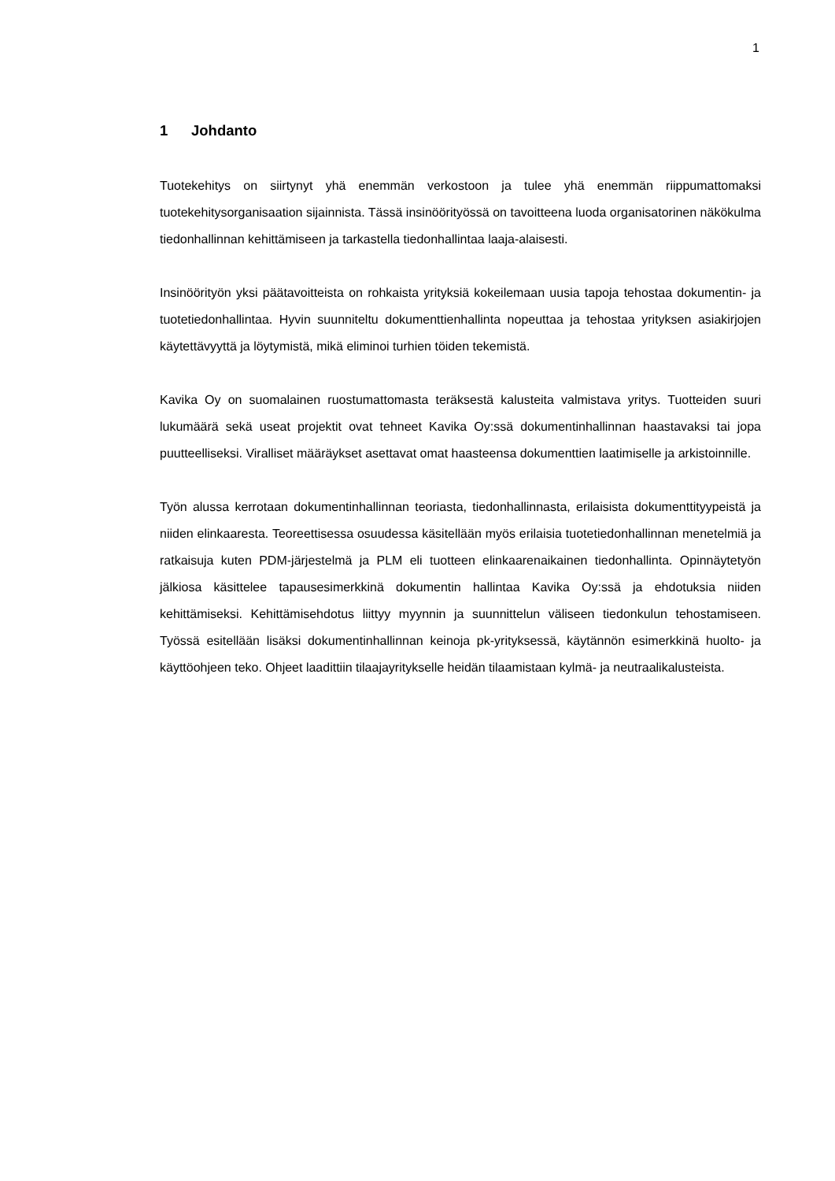1
1 Johdanto
Tuotekehitys on siirtynyt yhä enemmän verkostoon ja tulee yhä enemmän riippumattomaksi tuotekehitysorganisaation sijainnista. Tässä insinöörityössä on tavoitteena luoda organisatorinen näkökulma tiedonhallinnan kehittämiseen ja tarkastella tiedonhallintaa laaja-alaisesti.
Insinöörityön yksi päätavoitteista on rohkaista yrityksiä kokeilemaan uusia tapoja tehostaa dokumentin- ja tuotetiedonhallintaa. Hyvin suunniteltu dokumenttienhallinta nopeuttaa ja tehostaa yrityksen asiakirjojen käytettävyyttä ja löytymistä, mikä eliminoi turhien töiden tekemistä.
Kavika Oy on suomalainen ruostumattomasta teräksestä kalusteita valmistava yritys. Tuotteiden suuri lukumäärä sekä useat projektit ovat tehneet Kavika Oy:ssä dokumentinhallinnan haastavaksi tai jopa puutteelliseksi. Viralliset määräykset asettavat omat haasteensa dokumenttien laatimiselle ja arkistoinnille.
Työn alussa kerrotaan dokumentinhallinnan teoriasta, tiedonhallinnasta, erilaisista dokumenttityypeistä ja niiden elinkaaresta. Teoreettisessa osuudessa käsitellään myös erilaisia tuotetiedonhallinnan menetelmiä ja ratkaisuja kuten PDM-järjestelmä ja PLM eli tuotteen elinkaarenaikainen tiedonhallinta. Opinnäytetyön jälkiosa käsittelee tapausesimerkkinä dokumentin hallintaa Kavika Oy:ssä ja ehdotuksia niiden kehittämiseksi. Kehittämisehdotus liittyy myynnin ja suunnittelun väliseen tiedonkulun tehostamiseen. Työssä esitellään lisäksi dokumentinhallinnan keinoja pk-yrityksessä, käytännön esimerkkinä huolto- ja käyttöohjeen teko. Ohjeet laadittiin tilaajayritykselle heidän tilaamistaan kylmä- ja neutraalikalusteista.